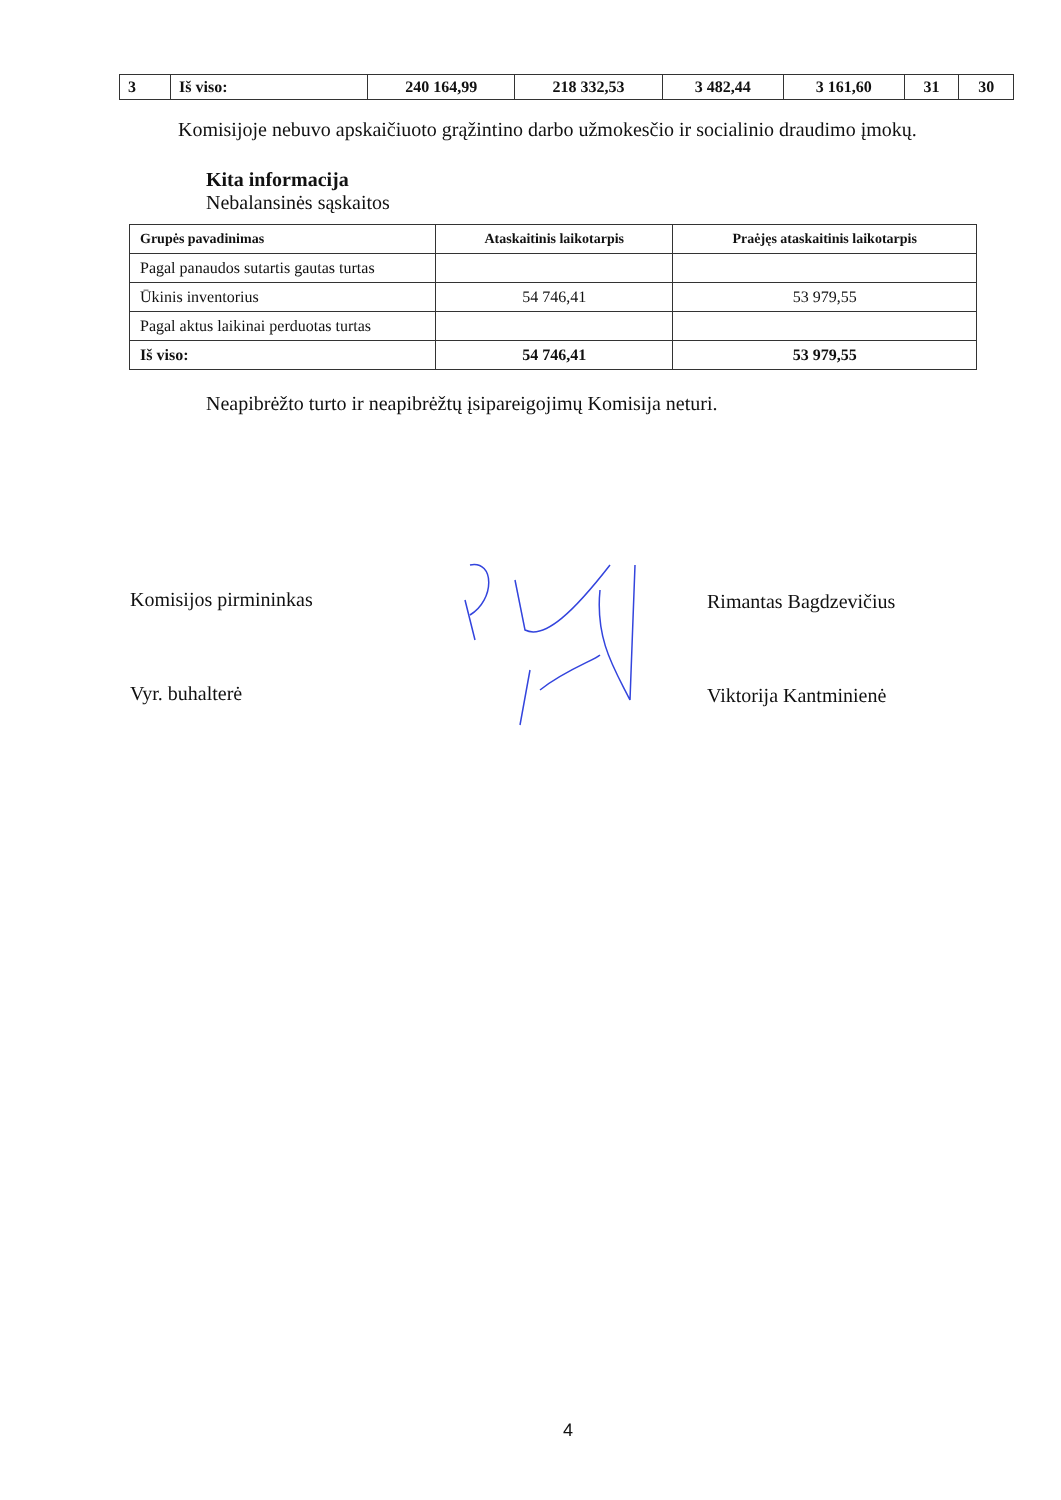| 3 | Iš viso: | 240 164,99 | 218 332,53 | 3 482,44 | 3 161,60 | 31 | 30 |
Komisijoje nebuvo apskaičiuoto grąžintino darbo užmokesčio ir socialinio draudimo įmokų.
Kita informacija
Nebalansinės sąskaitos
| Grupės pavadinimas | Ataskaitinis laikotarpis | Praėjęs ataskaitinis laikotarpis |
| --- | --- | --- |
| Pagal panaudos sutartis gautas turtas | | |
| Ūkinis inventorius | 54 746,41 | 53 979,55 |
| Pagal aktus laikinai perduotas turtas | | |
| Iš viso: | 54 746,41 | 53 979,55 |
Neapibrėžto turto ir neapibrėžtų įsipareigojimų Komisija neturi.
Komisijos pirmininkas Rimantas Bagdzevičius
Vyr. buhalterė Viktorija Kantminienė
4